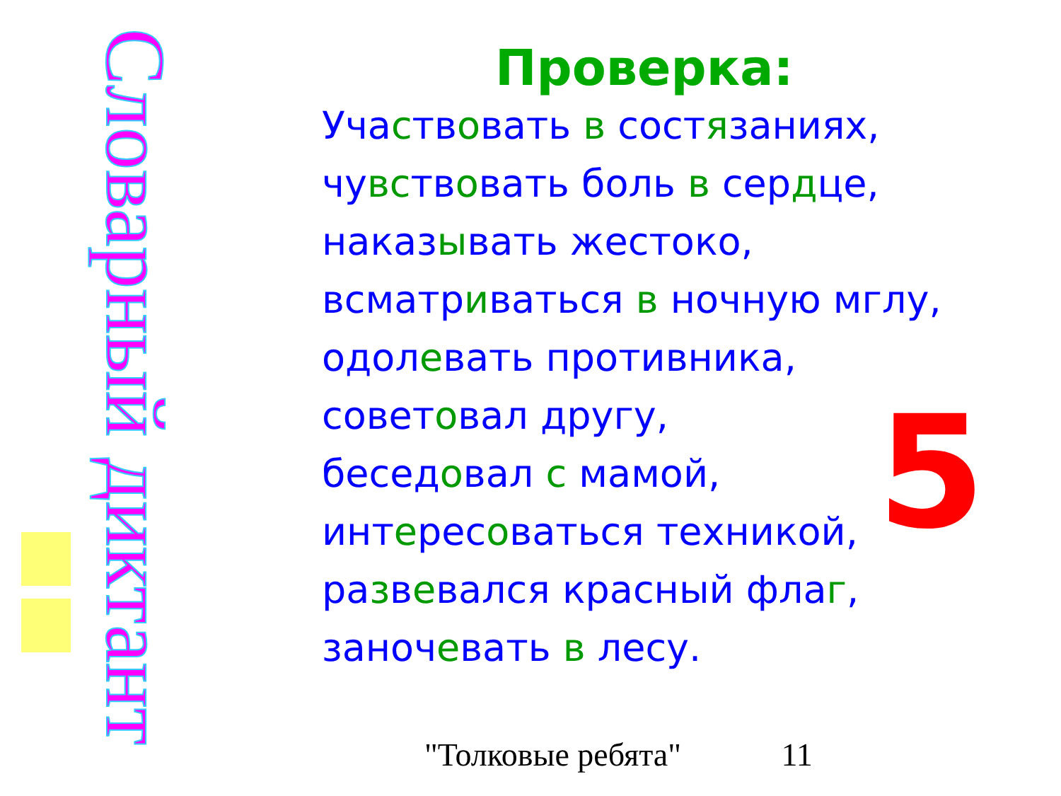Словарный диктант
Проверка:
Участвовать в состязаниях,
чувствовать боль в сердце,
наказывать жестоко,
всматриваться в ночную мглу,
одолевать противника,
советовал другу,
беседовал с мамой,
интересоваться техникой,
развевался красный флаг,
заночевать в лесу.
5
"Толковые ребята" 11